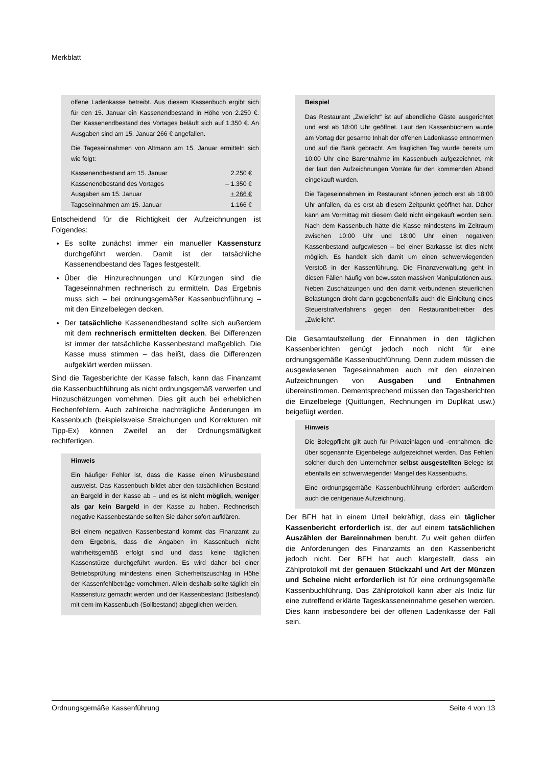Merkblatt
offene Ladenkasse betreibt. Aus diesem Kassenbuch ergibt sich für den 15. Januar ein Kassenendbestand in Höhe von 2.250 €. Der Kassenendbestand des Vortages beläuft sich auf 1.350 €. An Ausgaben sind am 15. Januar 266 € angefallen.
Die Tageseinnahmen von Altmann am 15. Januar ermitteln sich wie folgt:
| Kassenendbestand am 15. Januar | 2.250 € |
| Kassenendbestand des Vortages | – 1.350 € |
| Ausgaben am 15. Januar | + 266 € |
| Tageseinnahmen am 15. Januar | 1.166 € |
Entscheidend für die Richtigkeit der Aufzeichnungen ist Folgendes:
Es sollte zunächst immer ein manueller Kassensturz durchgeführt werden. Damit ist der tatsächliche Kassenendbestand des Tages festgestellt.
Über die Hinzurechnungen und Kürzungen sind die Tageseinnahmen rechnerisch zu ermitteln. Das Ergebnis muss sich – bei ordnungsgemäßer Kassenbuchführung – mit den Einzelbelegen decken.
Der tatsächliche Kassenendbestand sollte sich außerdem mit dem rechnerisch ermittelten decken. Bei Differenzen ist immer der tatsächliche Kassenbestand maßgeblich. Die Kasse muss stimmen – das heißt, dass die Differenzen aufgeklärt werden müssen.
Sind die Tagesberichte der Kasse falsch, kann das Finanzamt die Kassenbuchführung als nicht ordnungsgemäß verwerfen und Hinzuschätzungen vornehmen. Dies gilt auch bei erheblichen Rechenfehlern. Auch zahlreiche nachträgliche Änderungen im Kassenbuch (beispielsweise Streichungen und Korrekturen mit Tipp-Ex) können Zweifel an der Ordnungsmäßigkeit rechtfertigen.
Hinweis
Ein häufiger Fehler ist, dass die Kasse einen Minusbestand ausweist. Das Kassenbuch bildet aber den tatsächlichen Bestand an Bargeld in der Kasse ab – und es ist nicht möglich, weniger als gar kein Bargeld in der Kasse zu haben. Rechnerisch negative Kassenbestände sollten Sie daher sofort aufklären.
Bei einem negativen Kassenbestand kommt das Finanzamt zu dem Ergebnis, dass die Angaben im Kassenbuch nicht wahrheitsgemäß erfolgt sind und dass keine täglichen Kassenstürze durchgeführt wurden. Es wird daher bei einer Betriebsprüfung mindestens einen Sicherheitszuschlag in Höhe der Kassenfehlbeträge vornehmen. Allein deshalb sollte täglich ein Kassensturz gemacht werden und der Kassenbestand (Istbestand) mit dem im Kassenbuch (Sollbestand) abgeglichen werden.
Beispiel
Das Restaurant „Zwielicht“ ist auf abendliche Gäste ausgerichtet und erst ab 18:00 Uhr geöffnet. Laut den Kassenbüchern wurde am Vortag der gesamte Inhalt der offenen Ladenkasse entnommen und auf die Bank gebracht. Am fraglichen Tag wurde bereits um 10:00 Uhr eine Barentnahme im Kassenbuch aufgezeichnet, mit der laut den Aufzeichnungen Vorräte für den kommenden Abend eingekauft wurden.
Die Tageseinnahmen im Restaurant können jedoch erst ab 18:00 Uhr anfallen, da es erst ab diesem Zeitpunkt geöffnet hat. Daher kann am Vormittag mit diesem Geld nicht eingekauft worden sein. Nach dem Kassenbuch hätte die Kasse mindestens im Zeitraum zwischen 10:00 Uhr und 18:00 Uhr einen negativen Kassenbestand aufgewiesen – bei einer Barkasse ist dies nicht möglich. Es handelt sich damit um einen schwerwiegenden Verstoß in der Kassenführung. Die Finanzverwaltung geht in diesen Fällen häufig von bewussten massiven Manipulationen aus. Neben Zuschätzungen und den damit verbundenen steuerlichen Belastungen droht dann gegebenenfalls auch die Einleitung eines Steuerstrafverfahrens gegen den Restaurantbetreiber des „Zwielicht“.
Die Gesamtaufstellung der Einnahmen in den täglichen Kassenberichten genügt jedoch noch nicht für eine ordnungsgemäße Kassenbuchführung. Denn zudem müssen die ausgewiesenen Tageseinnahmen auch mit den einzelnen Aufzeichnungen von Ausgaben und Entnahmen übereinstimmen. Dementsprechend müssen den Tagesberichten die Einzelbelege (Quittungen, Rechnungen im Duplikat usw.) beigefügt werden.
Hinweis
Die Belegpflicht gilt auch für Privateinlagen und -entnahmen, die über sogenannte Eigenbelege aufgezeichnet werden. Das Fehlen solcher durch den Unternehmer selbst ausgestellten Belege ist ebenfalls ein schwerwiegender Mangel des Kassenbuchs.
Eine ordnungsgemäße Kassenbuchführung erfordert außerdem auch die centgenaue Aufzeichnung.
Der BFH hat in einem Urteil bekräftigt, dass ein täglicher Kassenbericht erforderlich ist, der auf einem tatsächlichen Auszählen der Bareinnahmen beruht. Zu weit gehen dürfen die Anforderungen des Finanzamts an den Kassenbericht jedoch nicht. Der BFH hat auch klargestellt, dass ein Zählprotokoll mit der genauen Stückzahl und Art der Münzen und Scheine nicht erforderlich ist für eine ordnungsgemäße Kassenbuchführung. Das Zählprotokoll kann aber als Indiz für eine zutreffend erklärte Tageskasseneinnahme gesehen werden. Dies kann insbesondere bei der offenen Ladenkasse der Fall sein.
Ordnungsgemäße Kassenführung Seite 4 von 13